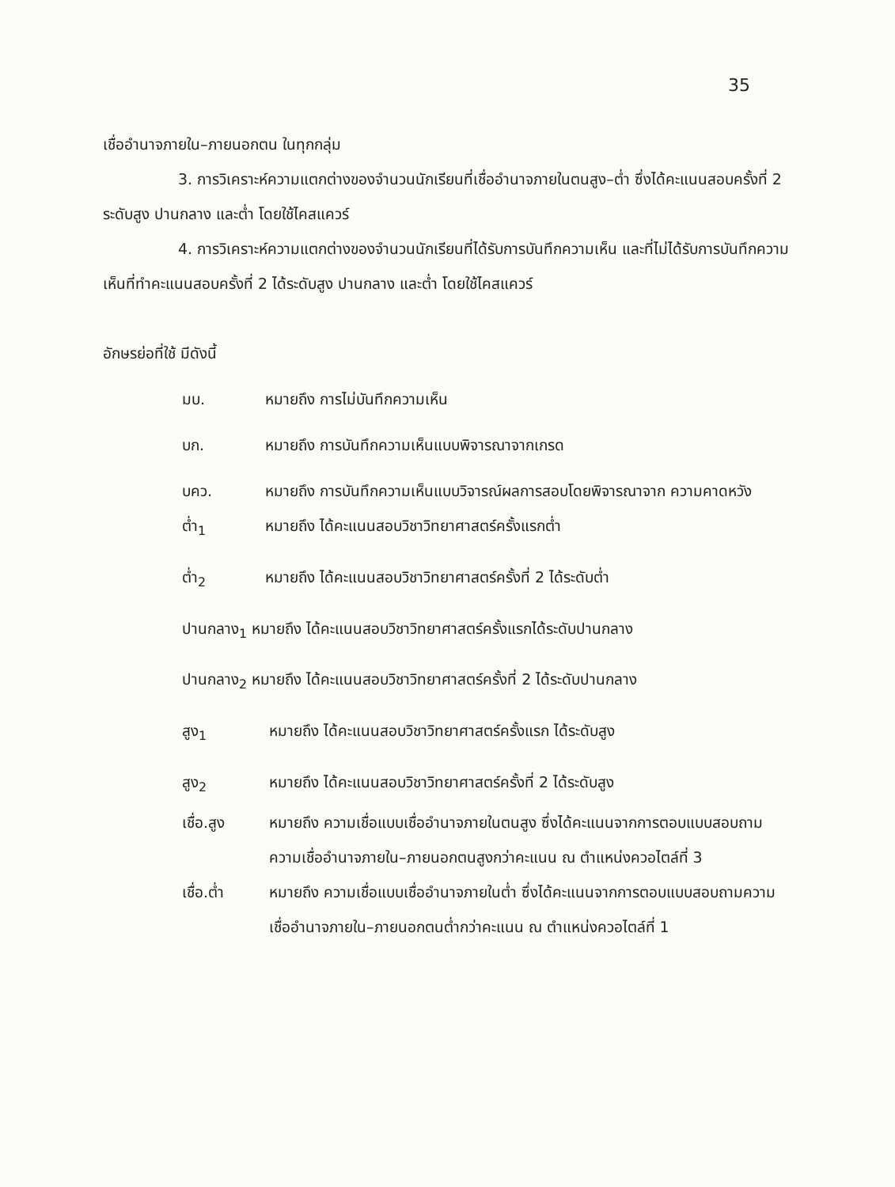35
เชื่ออำนาจภายใน–ภายนอกตน ในทุกกลุ่ม
3. การวิเคราะห์ความแตกต่างของจำนวนนักเรียนที่เชื่ออำนาจภายในตนสูง–ต่ำ ซึ่งได้คะแนนสอบครั้งที่ 2 ระดับสูง ปานกลาง และต่ำ โดยใช้ไคสแควร์
4. การวิเคราะห์ความแตกต่างของจำนวนนักเรียนที่ได้รับการบันทึกความเห็น และที่ไม่ได้รับการบันทึกความเห็นที่ทำคะแนนสอบครั้งที่ 2 ได้ระดับสูง ปานกลาง และต่ำ โดยใช้ไคสแควร์
อักษรย่อที่ใช้ มีดังนี้
มบ. หมายถึง การไม่บันทึกความเห็น
บก. หมายถึง การบันทึกความเห็นแบบพิจารณาจากเกรด
บคว. หมายถึง การบันทึกความเห็นแบบวิจารณ์ผลการสอบโดยพิจารณาจาก ความคาดหวัง
ต่ำ<sub>1</sub> หมายถึง ได้คะแนนสอบวิชาวิทยาศาสตร์ครั้งแรกต่ำ
ต่ำ<sub>2</sub> หมายถึง ได้คะแนนสอบวิชาวิทยาศาสตร์ครั้งที่ 2 ได้ระดับต่ำ
ปานกลาง<sub>1</sub> หมายถึง ได้คะแนนสอบวิชาวิทยาศาสตร์ครั้งแรกได้ระดับปานกลาง
ปานกลาง<sub>2</sub> หมายถึง ได้คะแนนสอบวิชาวิทยาศาสตร์ครั้งที่ 2 ได้ระดับปานกลาง
สูง<sub>1</sub> หมายถึง ได้คะแนนสอบวิชาวิทยาศาสตร์ครั้งแรก ได้ระดับสูง
สูง<sub>2</sub> หมายถึง ได้คะแนนสอบวิชาวิทยาศาสตร์ครั้งที่ 2 ได้ระดับสูง
เชื่อ.สูง หมายถึง ความเชื่อแบบเชื่ออำนาจภายในตนสูง ซึ่งได้คะแนนจากการตอบแบบสอบถามความเชื่ออำนาจภายใน–ภายนอกตนสูงกว่าคะแนน ณ ตำแหน่งควอไตล์ที่ 3
เชื่อ.ต่ำ หมายถึง ความเชื่อแบบเชื่ออำนาจภายในต่ำ ซึ่งได้คะแนนจากการตอบแบบสอบถามความเชื่ออำนาจภายใน–ภายนอกตนต่ำกว่าคะแนน ณ ตำแหน่งควอไตล์ที่ 1